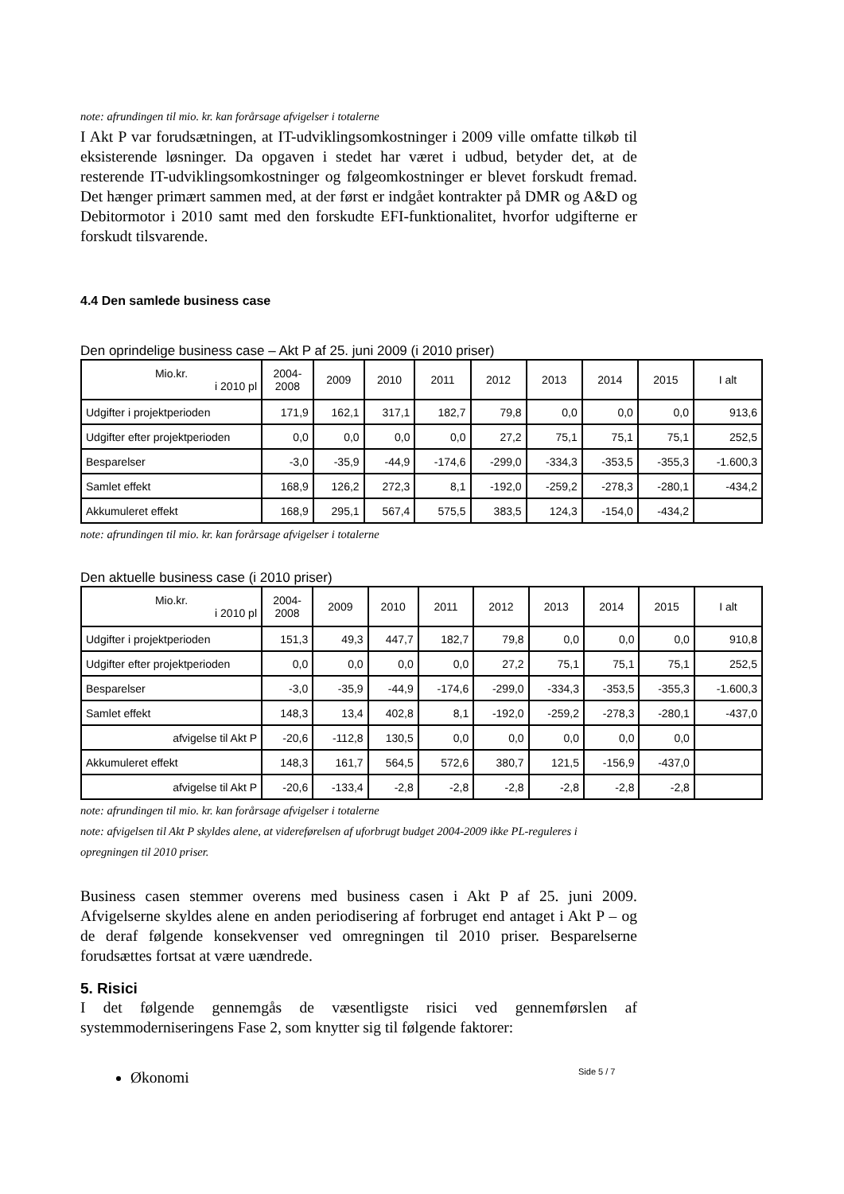note: afrundingen til mio. kr. kan forårsage afvigelser i totalerne
I Akt P var forudsætningen, at IT-udviklingsomkostninger i 2009 ville omfatte tilkøb til eksisterende løsninger. Da opgaven i stedet har været i udbud, betyder det, at de resterende IT-udviklingsomkostninger og følgeomkostninger er blevet forskudt fremad. Det hænger primært sammen med, at der først er indgået kontrakter på DMR og A&D og Debitormotor i 2010 samt med den forskudte EFI-funktionalitet, hvorfor udgifterne er forskudt tilsvarende.
4.4 Den samlede business case
Den oprindelige business case – Akt P af 25. juni 2009 (i 2010 priser)
| Mio.kr. i 2010 pl | 2004- 2008 | 2009 | 2010 | 2011 | 2012 | 2013 | 2014 | 2015 | I alt |
| --- | --- | --- | --- | --- | --- | --- | --- | --- | --- |
| Udgifter i projektperioden | 171,9 | 162,1 | 317,1 | 182,7 | 79,8 | 0,0 | 0,0 | 0,0 | 913,6 |
| Udgifter efter projektperioden | 0,0 | 0,0 | 0,0 | 0,0 | 27,2 | 75,1 | 75,1 | 75,1 | 252,5 |
| Besparelser | -3,0 | -35,9 | -44,9 | -174,6 | -299,0 | -334,3 | -353,5 | -355,3 | -1.600,3 |
| Samlet effekt | 168,9 | 126,2 | 272,3 | 8,1 | -192,0 | -259,2 | -278,3 | -280,1 | -434,2 |
| Akkumuleret effekt | 168,9 | 295,1 | 567,4 | 575,5 | 383,5 | 124,3 | -154,0 | -434,2 | |
note: afrundingen til mio. kr. kan forårsage afvigelser i totalerne
Den aktuelle business case (i 2010 priser)
| Mio.kr. i 2010 pl | 2004- 2008 | 2009 | 2010 | 2011 | 2012 | 2013 | 2014 | 2015 | I alt |
| --- | --- | --- | --- | --- | --- | --- | --- | --- | --- |
| Udgifter i projektperioden | 151,3 | 49,3 | 447,7 | 182,7 | 79,8 | 0,0 | 0,0 | 0,0 | 910,8 |
| Udgifter efter projektperioden | 0,0 | 0,0 | 0,0 | 0,0 | 27,2 | 75,1 | 75,1 | 75,1 | 252,5 |
| Besparelser | -3,0 | -35,9 | -44,9 | -174,6 | -299,0 | -334,3 | -353,5 | -355,3 | -1.600,3 |
| Samlet effekt | 148,3 | 13,4 | 402,8 | 8,1 | -192,0 | -259,2 | -278,3 | -280,1 | -437,0 |
| afvigelse til Akt P | -20,6 | -112,8 | 130,5 | 0,0 | 0,0 | 0,0 | 0,0 | 0,0 | |
| Akkumuleret effekt | 148,3 | 161,7 | 564,5 | 572,6 | 380,7 | 121,5 | -156,9 | -437,0 | |
| afvigelse til Akt P | -20,6 | -133,4 | -2,8 | -2,8 | -2,8 | -2,8 | -2,8 | -2,8 | |
note: afrundingen til mio. kr. kan forårsage afvigelser i totalerne
note: afvigelsen til Akt P skyldes alene, at videreførelsen af uforbrugt budget 2004-2009 ikke PL-reguleres i opregningen til 2010 priser.
Business casen stemmer overens med business casen i Akt P af 25. juni 2009. Afvigelserne skyldes alene en anden periodisering af forbruget end antaget i Akt P – og de deraf følgende konsekvenser ved omregningen til 2010 priser. Besparelserne forudsættes fortsat at være uændrede.
5. Risici
I det følgende gennemgås de væsentligste risici ved gennemførslen af systemmoderniseringens Fase 2, som knytter sig til følgende faktorer:
Økonomi
Side 5 / 7